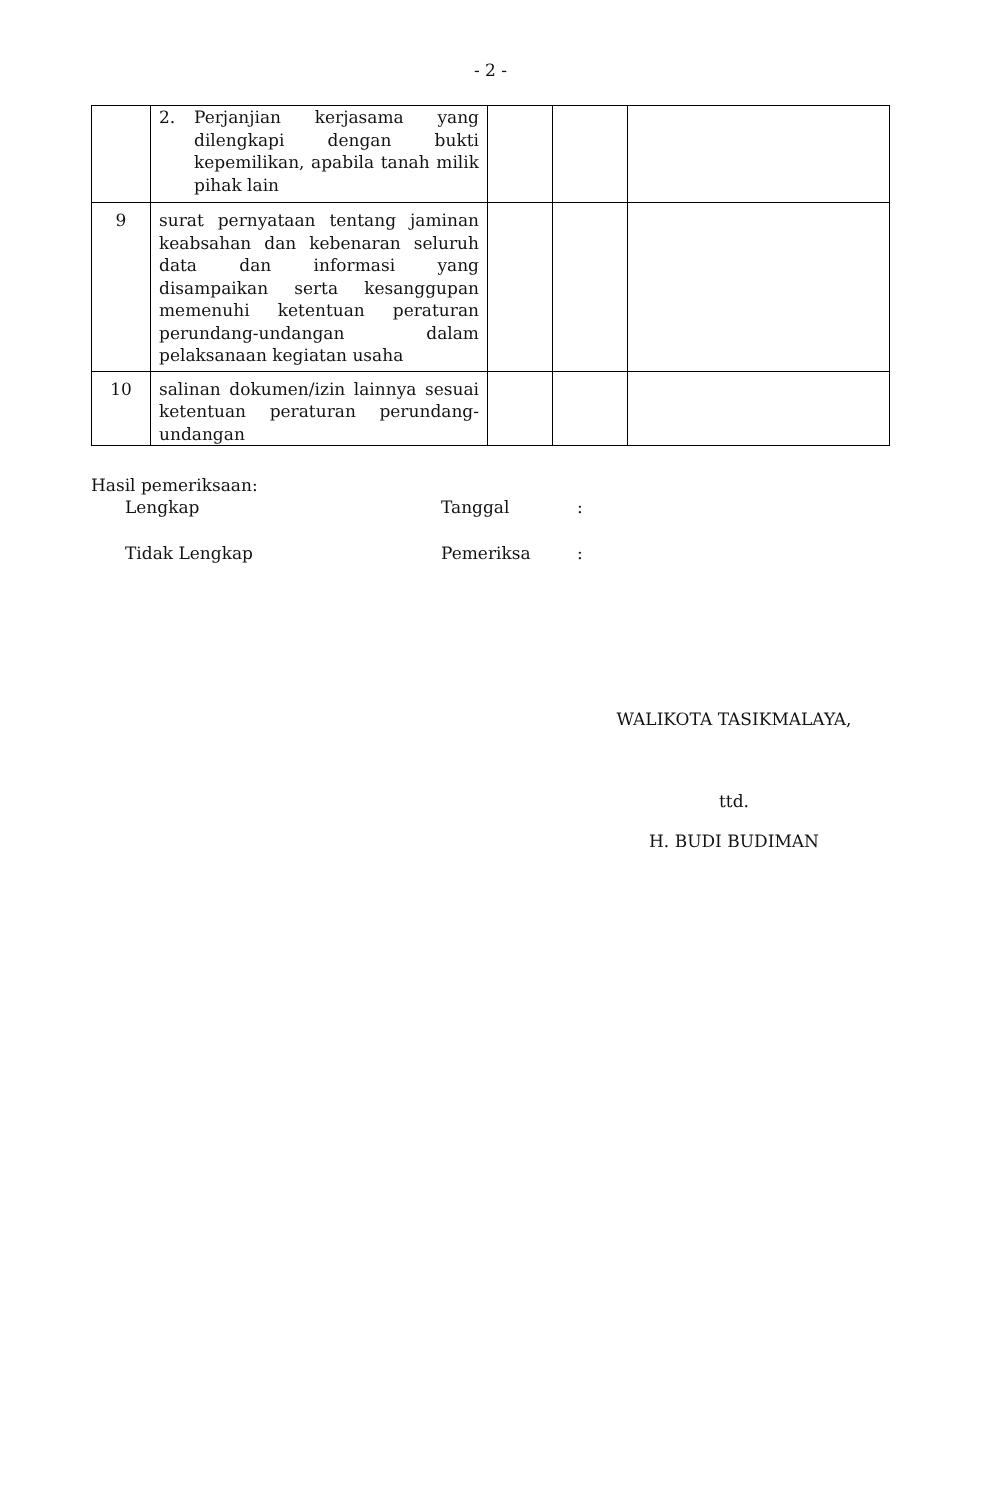- 2 -
| | 2. Perjanjian kerjasama yang dilengkapi dengan bukti kepemilikan, apabila tanah milik pihak lain | | | |
| 9 | surat pernyataan tentang jaminan keabsahan dan kebenaran seluruh data dan informasi yang disampaikan serta kesanggupan memenuhi ketentuan peraturan perundang-undangan dalam pelaksanaan kegiatan usaha | | | |
| 10 | salinan dokumen/izin lainnya sesuai ketentuan peraturan perundang-undangan | | | |
Hasil pemeriksaan:
Lengkap Tanggal :
Tidak Lengkap Pemeriksa :
WALIKOTA TASIKMALAYA,
ttd.
H. BUDI BUDIMAN